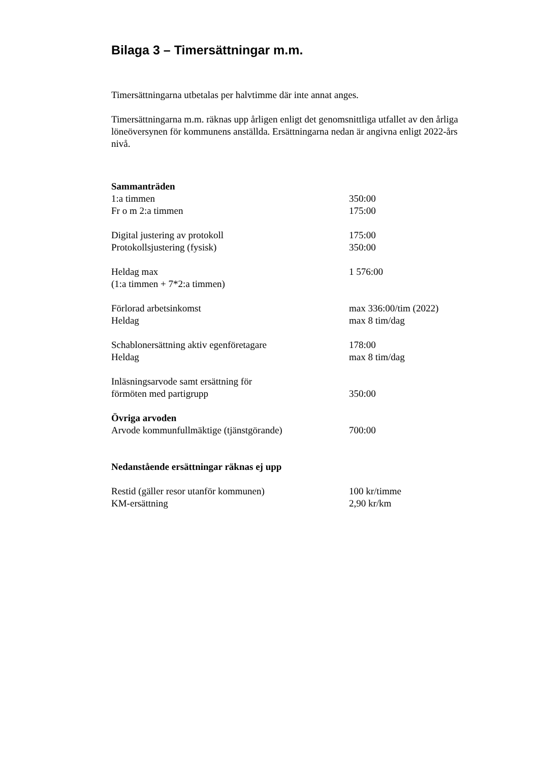Bilaga 3 – Timersättningar m.m.
Timersättningarna utbetalas per halvtimme där inte annat anges.
Timersättningarna m.m. räknas upp årligen enligt det genomsnittliga utfallet av den årliga löneöversynen för kommunens anställda. Ersättningarna nedan är angivna enligt 2022-års nivå.
| Sammanträden | |
| 1:a timmen | 350:00 |
| Fr o m 2:a timmen | 175:00 |
| Digital justering av protokoll | 175:00 |
| Protokollsjustering (fysisk) | 350:00 |
| Heldag max | 1 576:00 |
| (1:a timmen + 7*2:a timmen) | |
| Förlorad arbetsinkomst | max 336:00/tim (2022) |
| Heldag | max 8 tim/dag |
| Schablonersättning aktiv egenföretagare | 178:00 |
| Heldag | max 8 tim/dag |
| Inläsningsarvode samt ersättning för | |
| förmöten med partigrupp | 350:00 |
| Övriga arvoden | |
| Arvode kommunfullmäktige (tjänstgörande) | 700:00 |
Nedanstående ersättningar räknas ej upp
| Restid (gäller resor utanför kommunen) | 100 kr/timme |
| KM-ersättning | 2,90 kr/km |